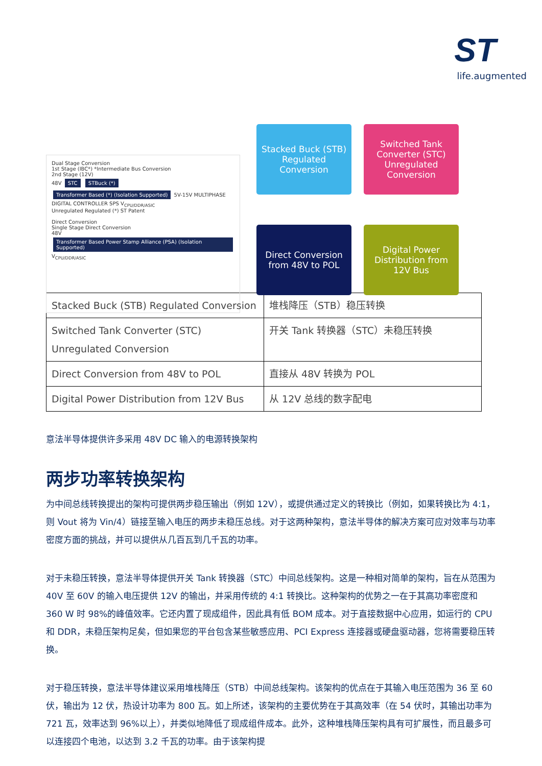ST
life.augmented
Dual Stage Conversion
1st Stage (IBC*) *Intermediate Bus Conversion
2nd Stage (12V)
48V STC STBuck (*) Transformer Based (*) (Isolation Supported) 5V-15V MULTIPHASE DIGITAL CONTROLLER SPS V<sub>CPU/DDR/ASIC</sub>
Unregulated Regulated (*) ST Patent
Direct Conversion
Single Stage Direct Conversion
48V Transformer Based Power Stamp Alliance (PSA) (Isolation Supported) V<sub>CPU/DDR/ASIC</sub>
Stacked Buck (STB) Regulated Conversion
Switched Tank Converter (STC) Unregulated Conversion
Direct Conversion from 48V to POL
Digital Power Distribution from 12V Bus
| Stacked Buck (STB) Regulated Conversion | 堆栈降压（STB）稳压转换 |
| Switched Tank Converter (STC) Unregulated Conversion | 开关 Tank 转换器（STC）未稳压转换 |
| Direct Conversion from 48V to POL | 直接从 48V 转换为 POL |
| Digital Power Distribution from 12V Bus | 从 12V 总线的数字配电 |
意法半导体提供许多采用 48V DC 输入的电源转换架构
两步功率转换架构
为中间总线转换提出的架构可提供两步稳压输出（例如 12V），或提供通过定义的转换比（例如，如果转换比为 4:1，则 Vout 将为 Vin/4）链接至输入电压的两步未稳压总线。对于这两种架构，意法半导体的解决方案可应对效率与功率密度方面的挑战，并可以提供从几百瓦到几千瓦的功率。
对于未稳压转换，意法半导体提供开关 Tank 转换器（STC）中间总线架构。这是一种相对简单的架构，旨在从范围为 40V 至 60V 的输入电压提供 12V 的输出，并采用传统的 4:1 转换比。这种架构的优势之一在于其高功率密度和 360 W 时 98%的峰值效率。它还内置了现成组件，因此具有低 BOM 成本。对于直接数据中心应用，如运行的 CPU 和 DDR，未稳压架构足矣，但如果您的平台包含某些敏感应用、PCI Express 连接器或硬盘驱动器，您将需要稳压转换。
对于稳压转换，意法半导体建议采用堆栈降压（STB）中间总线架构。该架构的优点在于其输入电压范围为 36 至 60 伏，输出为 12 伏，热设计功率为 800 瓦。如上所述，该架构的主要优势在于其高效率（在 54 伏时，其输出功率为 721 瓦，效率达到 96%以上），并类似地降低了现成组件成本。此外，这种堆栈降压架构具有可扩展性，而且最多可以连接四个电池，以达到 3.2 千瓦的功率。由于该架构提